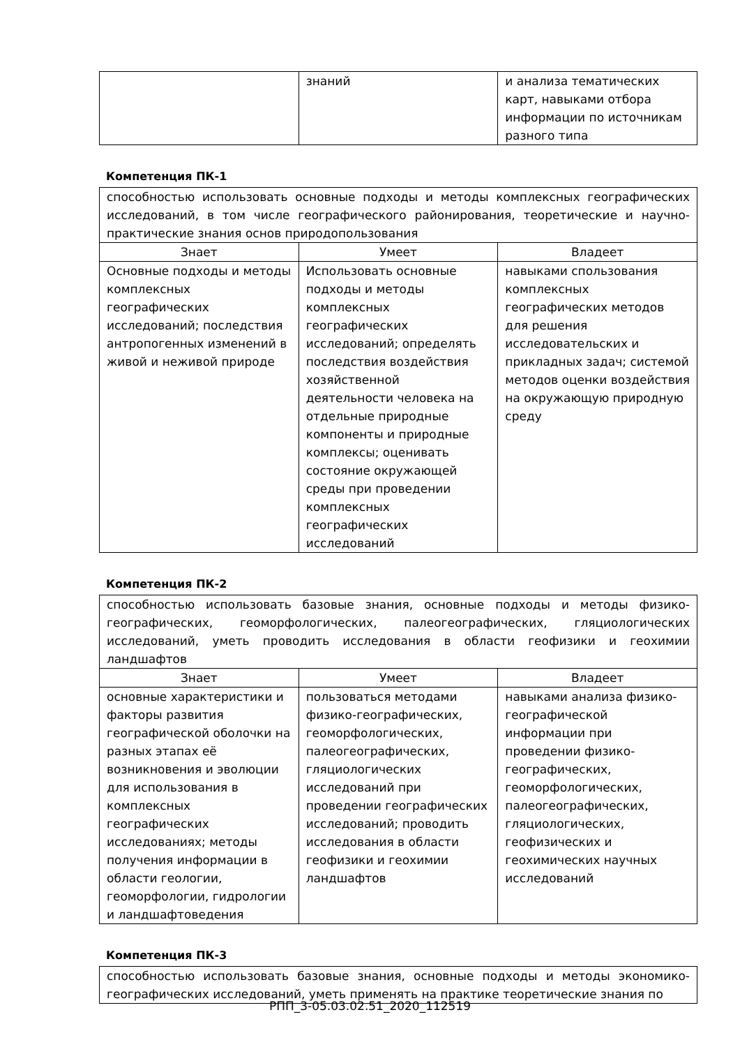| | знаний | и анализа тематических карт, навыками отбора информации по источникам разного типа |
Компетенция ПК-1
| способностью использовать основные подходы и методы комплексных географических исследований, в том числе географического районирования, теоретические и научно-практические знания основ природопользования | | |
| Знает | Умеет | Владеет |
| Основные подходы и методы комплексных географических исследований; последствия антропогенных изменений в живой и неживой природе | Использовать основные подходы и методы комплексных географических исследований; определять последствия воздействия хозяйственной деятельности человека на отдельные природные компоненты и природные комплексы; оценивать состояние окружающей среды при проведении комплексных географических исследований | навыками спользования комплексных географических методов для решения исследовательских и прикладных задач; системой методов оценки воздействия на окружающую природную среду |
Компетенция ПК-2
| способностью использовать базовые знания, основные подходы и методы физико-географических, геоморфологических, палеогеографических, гляциологических исследований, уметь проводить исследования в области геофизики и геохимии ландшафтов | | |
| Знает | Умеет | Владеет |
| основные характеристики и факторы развития географической оболочки на разных этапах её возникновения и эволюции для использования в комплексных географических исследованиях; методы получения информации в области геологии, геоморфологии, гидрологии и ландшафтоведения | пользоваться методами физико-географических, геоморфологических, палеогеографических, гляциологических исследований при проведении географических исследований; проводить исследования в области геофизики и геохимии ландшафтов | навыками анализа физико-географической информации при проведении физико-географических, геоморфологических, палеогеографических, гляциологических, геофизических и геохимических научных исследований |
Компетенция ПК-3
| способностью использовать базовые знания, основные подходы и методы экономико-географических исследований, уметь применять на практике теоретические знания по |
РПП_3-05.03.02.51_2020_112519